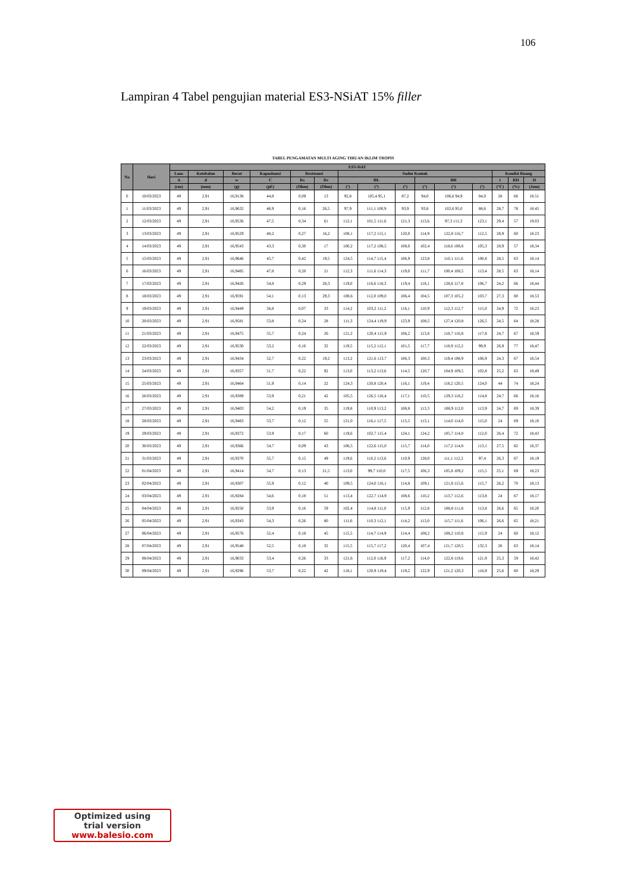106
Lampiran 4 Tabel pengujian material ES3-NSiAT 15% filler
| TABEL PENGAMATAN MULTI AGING TIRUAN IKLIM TROPIS | | | | | | | | | | | | | | | | |
| No | Hari | ES3-SiAT | | | | | | | | | | | | | | |
| | | Luas | Ketebalan | Berat | Kapasitansi | Resistansi | | Sudut Kontak | | | | | | Kondisi Ruang | | |
| | | A | d | w | C | Rs | Rv | ΘL | | | ΘR | | | t | RH | H |
| | | (cm) | (mm) | (g) | (pF) | (Ohm) | (Ohm) | (°) | (°) | (°) | (°) | (°) | (°) | (°C) | (%) | (Jam) |
| 0 | 10/03/2023 | 49 | 2,91 | 16,9138 | 44,8 | 0,09 | 13 | 92,8 | 105,4 95,1 | 87,2 | 94,0 | 106,6 94,9 | 84,0 | 28 | 66 | 18.51 |
| 1 | 11/03/2023 | 49 | 2,91 | 16,9632 | 46,9 | 0,16 | 26,5 | 97,9 | 111,1 100,9 | 93,9 | 93,8 | 102,6 95,0 | 88,6 | 28,7 | 78 | 18.45 |
| 2 | 12/03/2023 | 49 | 2,91 | 16,9536 | 47,5 | 0,34 | 61 | 112,1 | 101,5 111,6 | 121,3 | 113,6 | 97,3 111,3 | 123,1 | 29,4 | 57 | 19.03 |
| 3 | 13/03/2023 | 49 | 2,91 | 16,9529 | 48,2 | 0,27 | 16,2 | 108,1 | 117,2 115,1 | 120,0 | 114,9 | 122,8 116,7 | 112,5 | 28,9 | 60 | 18.23 |
| 4 | 14/03/2023 | 49 | 2,91 | 16,9543 | 43,3 | 0,30 | 17 | 100,2 | 117,2 108,5 | 108,0 | 102,4 | 118,6 108,8 | 105,3 | 28,9 | 57 | 18,34 |
| 5 | 15/03/2023 | 49 | 2,91 | 16,9646 | 45,7 | 0,42 | 19,5 | 124,5 | 114,7 115,4 | 106,9 | 123,8 | 110,1 111,6 | 100,8 | 28,5 | 63 | 18,14 |
| 6 | 16/03/2023 | 49 | 2,91 | 16,9485 | 47,8 | 0,20 | 21 | 112,3 | 111,6 114,3 | 119,0 | 111,7 | 100,4 108,5 | 113,4 | 28,5 | 63 | 18,14 |
| 7 | 17/03/2023 | 49 | 2,91 | 16,9426 | 54,8 | 0,29 | 28,3 | 119,0 | 116,6 118,3 | 119,4 | 118,1 | 128,6 117,8 | 106,7 | 24,2 | 66 | 18,44 |
| 8 | 18/03/2023 | 49 | 2,91 | 16,9591 | 54,1 | 0,13 | 29,3 | 108,6 | 112,0 109,0 | 106,4 | 104,5 | 107,3 105,2 | 103,7 | 27,3 | 80 | 18,53 |
| 9 | 19/03/2023 | 49 | 2,91 | 16,9449 | 56,8 | 0,07 | 33 | 114,2 | 103,2 111,2 | 116,1 | 110,9 | 112,3 112,7 | 115,0 | 24,9 | 72 | 18,23 |
| 10 | 20/03/2023 | 49 | 2,91 | 16,9581 | 53,8 | 0,24 | 28 | 111,3 | 124,4 119,9 | 123,9 | 108,5 | 127,4 120,8 | 126,5 | 24,5 | 64 | 18,28 |
| 11 | 21/03/2023 | 49 | 2,91 | 16,9475 | 55,7 | 0,24 | 26 | 121,2 | 120,4 115,9 | 106,2 | 113,8 | 118,7 116,8 | 117,8 | 24,7 | 67 | 18,59 |
| 12 | 22/03/2023 | 49 | 2,91 | 16,9530 | 53,2 | 0,16 | 32 | 119,5 | 115,2 112,1 | 101,5 | 117,7 | 118,9 112,2 | 99,9 | 26,9 | 77 | 18,47 |
| 13 | 23/03/2023 | 49 | 2,91 | 16,9434 | 52,7 | 0,22 | 19,2 | 113,2 | 121,6 113,7 | 106,3 | 100,3 | 119,4 108,9 | 106,9 | 24,3 | 67 | 18,54 |
| 14 | 24/03/2023 | 49 | 2,91 | 16,9357 | 51,7 | 0,22 | 92 | 113,0 | 113,2 113,6 | 114,5 | 120,7 | 104,9 109,5 | 102,8 | 25,2 | 63 | 18,49 |
| 15 | 25/03/2023 | 49 | 2,91 | 16,9464 | 51,9 | 0,14 | 22 | 124,3 | 120,8 120,4 | 116,1 | 119,4 | 118,2 120,5 | 124,0 | 44 | 74 | 18,24 |
| 16 | 26/03/2023 | 49 | 2,91 | 16,9389 | 53,9 | 0,21 | 42 | 105,5 | 126,5 116,4 | 117,1 | 110,5 | 129,3 118,2 | 114,8 | 24,7 | 66 | 18,16 |
| 17 | 27/03/2023 | 49 | 2,91 | 16,9403 | 54,2 | 0,19 | 35 | 119,8 | 110,9 113,2 | 108,8 | 113,3 | 108,9 112,0 | 113,9 | 24,7 | 69 | 18,39 |
| 18 | 28/03/2023 | 49 | 2,91 | 16,9483 | 53,7 | 0,12 | 55 | 121,0 | 116,1 117,5 | 115,5 | 113,1 | 114,0 114,0 | 115,0 | 24 | 69 | 18,10 |
| 19 | 29/03/2023 | 49 | 2,91 | 16,9372 | 53,9 | 0,17 | 60 | 119,6 | 102,7 115,4 | 124,1 | 124,2 | 105,7 114,0 | 112,0 | 26,4 | 72 | 18,43 |
| 20 | 30/03/2023 | 49 | 2,91 | 16,9366 | 54,7 | 0,09 | 43 | 106,5 | 122,6 115,0 | 115,7 | 114,0 | 117,2 114,8 | 113,1 | 27,5 | 82 | 18,37 |
| 21 | 31/03/2023 | 49 | 2,91 | 16,9370 | 55,7 | 0,15 | 49 | 119,6 | 110,2 113,6 | 110,9 | 128,0 | 111,1 112,2 | 97,4 | 26,3 | 67 | 18,19 |
| 22 | 01/04/2023 | 49 | 2,91 | 16,9414 | 54,7 | 0,13 | 21,5 | 113,0 | 99,7 110,0 | 117,5 | 106,3 | 105,8 109,2 | 115,5 | 25,1 | 69 | 18,23 |
| 23 | 02/04/2023 | 49 | 2,91 | 16,9307 | 55,9 | 0,12 | 40 | 109,5 | 124,0 116,1 | 114,8 | 109,1 | 121,8 115,6 | 115,7 | 26,2 | 70 | 18,13 |
| 24 | 03/04/2023 | 49 | 2,91 | 16,9284 | 54,6 | 0,18 | 51 | 113,4 | 122,7 114,9 | 108,6 | 110,2 | 113,7 112,6 | 113,8 | 24 | 67 | 18,17 |
| 25 | 04/04/2023 | 49 | 2,91 | 16,9250 | 53,9 | 0,16 | 59 | 102,4 | 114,8 111,0 | 115,9 | 112,8 | 108,8 111,8 | 113,8 | 26,6 | 65 | 18,20 |
| 26 | 05/04/2023 | 49 | 2,91 | 16,9343 | 54,3 | 0,26 | 80 | 111,6 | 110,3 112,1 | 114,2 | 113,0 | 115,7 111,6 | 106,1 | 26,6 | 65 | 18,21 |
| 27 | 06/04/2023 | 49 | 2,91 | 16,9576 | 52,4 | 0,18 | 45 | 115,5 | 114,7 114,9 | 114,4 | 108,2 | 108,2 110,8 | 115,9 | 24 | 60 | 18,12 |
| 28 | 07/04/2023 | 49 | 2,91 | 16,9548 | 52,5 | 0,18 | 32 | 115,5 | 115,7 117,2 | 120,4 | 107,4 | 121,7 120,5 | 132,3 | 26 | 63 | 18,14 |
| 29 | 08/04/2023 | 49 | 2,91 | 16,9033 | 53,4 | 0,26 | 33 | 121,6 | 112,0 116,9 | 117,2 | 114,0 | 122,8 119,6 | 121,9 | 25,3 | 59 | 18,42 |
| 30 | 09/04/2023 | 49 | 2,91 | 16,9296 | 53,7 | 0,22 | 42 | 118,1 | 120,9 119,4 | 119,2 | 122,9 | 121,2 120,3 | 116,9 | 25,6 | 60 | 18,29 |
Optimized using
trial version
www.balesio.com